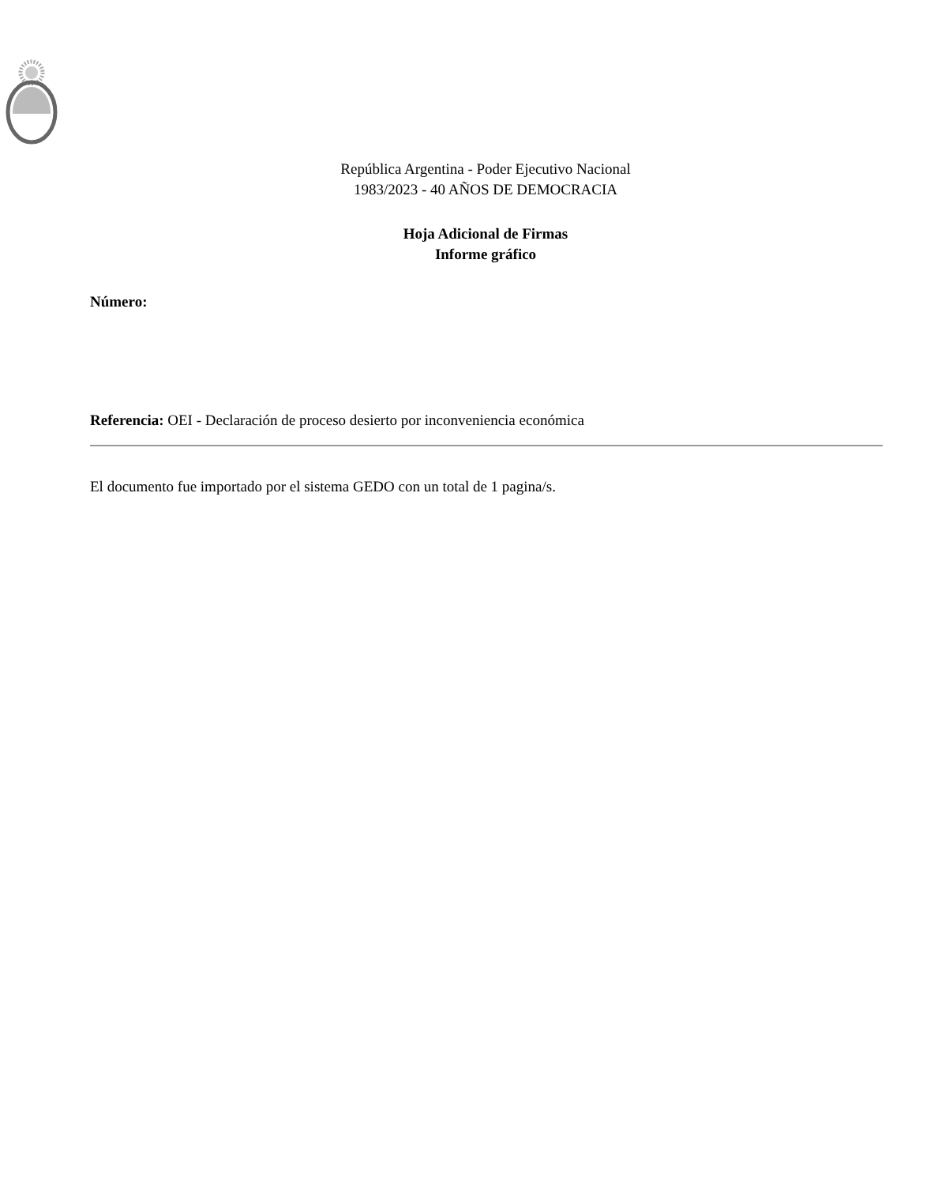República Argentina - Poder Ejecutivo Nacional
1983/2023 - 40 AÑOS DE DEMOCRACIA
Hoja Adicional de Firmas
Informe gráfico
Número:
Referencia: OEI - Declaración de proceso desierto por inconveniencia económica
El documento fue importado por el sistema GEDO con un total de 1 pagina/s.